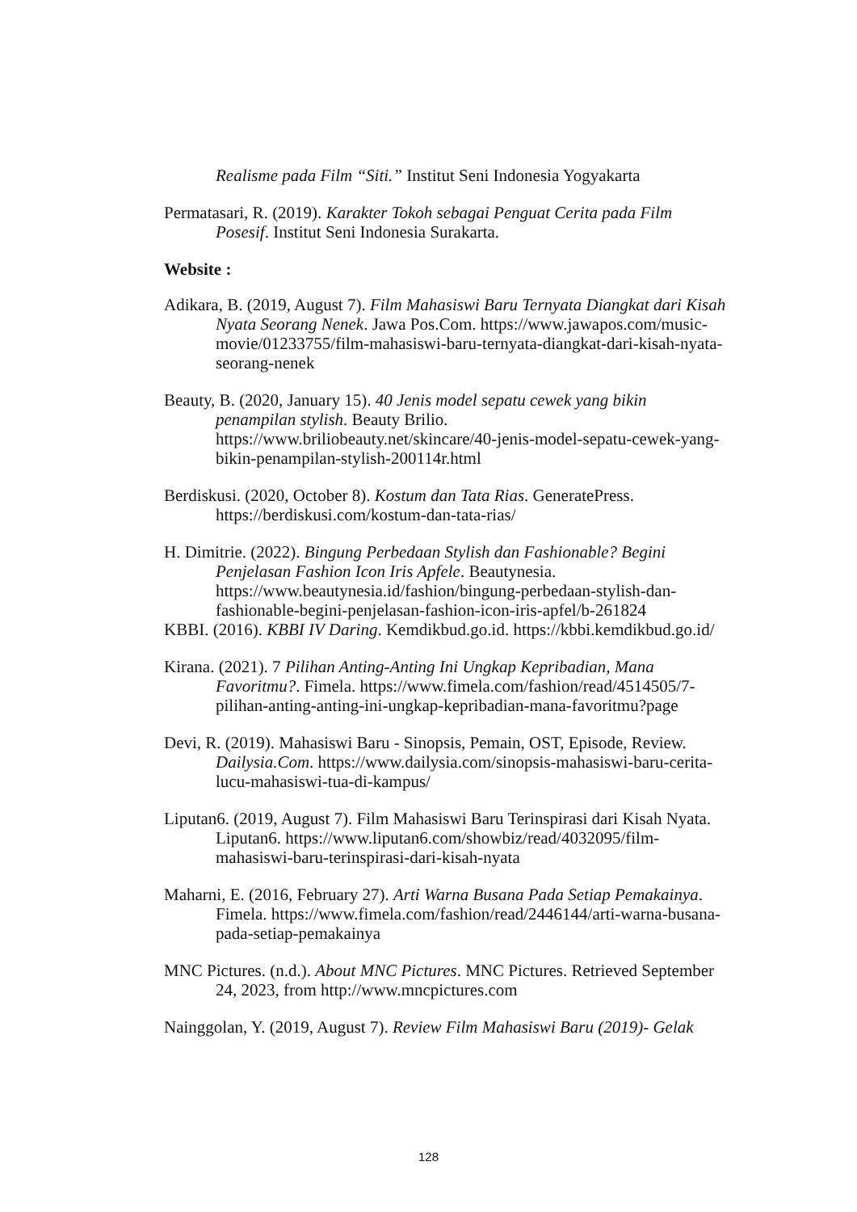Realisme pada Film “Siti.” Institut Seni Indonesia Yogyakarta
Permatasari, R. (2019). Karakter Tokoh sebagai Penguat Cerita pada Film Posesif. Institut Seni Indonesia Surakarta.
Website :
Adikara, B. (2019, August 7). Film Mahasiswi Baru Ternyata Diangkat dari Kisah Nyata Seorang Nenek. Jawa Pos.Com. https://www.jawapos.com/music-movie/01233755/film-mahasiswi-baru-ternyata-diangkat-dari-kisah-nyata-seorang-nenek
Beauty, B. (2020, January 15). 40 Jenis model sepatu cewek yang bikin penampilan stylish. Beauty Brilio. https://www.briliobeauty.net/skincare/40-jenis-model-sepatu-cewek-yang-bikin-penampilan-stylish-200114r.html
Berdiskusi. (2020, October 8). Kostum dan Tata Rias. GeneratePress. https://berdiskusi.com/kostum-dan-tata-rias/
H. Dimitrie. (2022). Bingung Perbedaan Stylish dan Fashionable? Begini Penjelasan Fashion Icon Iris Apfele. Beautynesia. https://www.beautynesia.id/fashion/bingung-perbedaan-stylish-dan-fashionable-begini-penjelasan-fashion-icon-iris-apfel/b-261824
KBBI. (2016). KBBI IV Daring. Kemdikbud.go.id. https://kbbi.kemdikbud.go.id/
Kirana. (2021). 7 Pilihan Anting-Anting Ini Ungkap Kepribadian, Mana Favoritmu?. Fimela. https://www.fimela.com/fashion/read/4514505/7-pilihan-anting-anting-ini-ungkap-kepribadian-mana-favoritmu?page
Devi, R. (2019). Mahasiswi Baru - Sinopsis, Pemain, OST, Episode, Review. Dailysia.Com. https://www.dailysia.com/sinopsis-mahasiswi-baru-cerita-lucu-mahasiswi-tua-di-kampus/
Liputan6. (2019, August 7). Film Mahasiswi Baru Terinspirasi dari Kisah Nyata. Liputan6. https://www.liputan6.com/showbiz/read/4032095/film-mahasiswi-baru-terinspirasi-dari-kisah-nyata
Maharni, E. (2016, February 27). Arti Warna Busana Pada Setiap Pemakainya. Fimela. https://www.fimela.com/fashion/read/2446144/arti-warna-busana-pada-setiap-pemakainya
MNC Pictures. (n.d.). About MNC Pictures. MNC Pictures. Retrieved September 24, 2023, from http://www.mncpictures.com
Nainggolan, Y. (2019, August 7). Review Film Mahasiswi Baru (2019)- Gelak
128